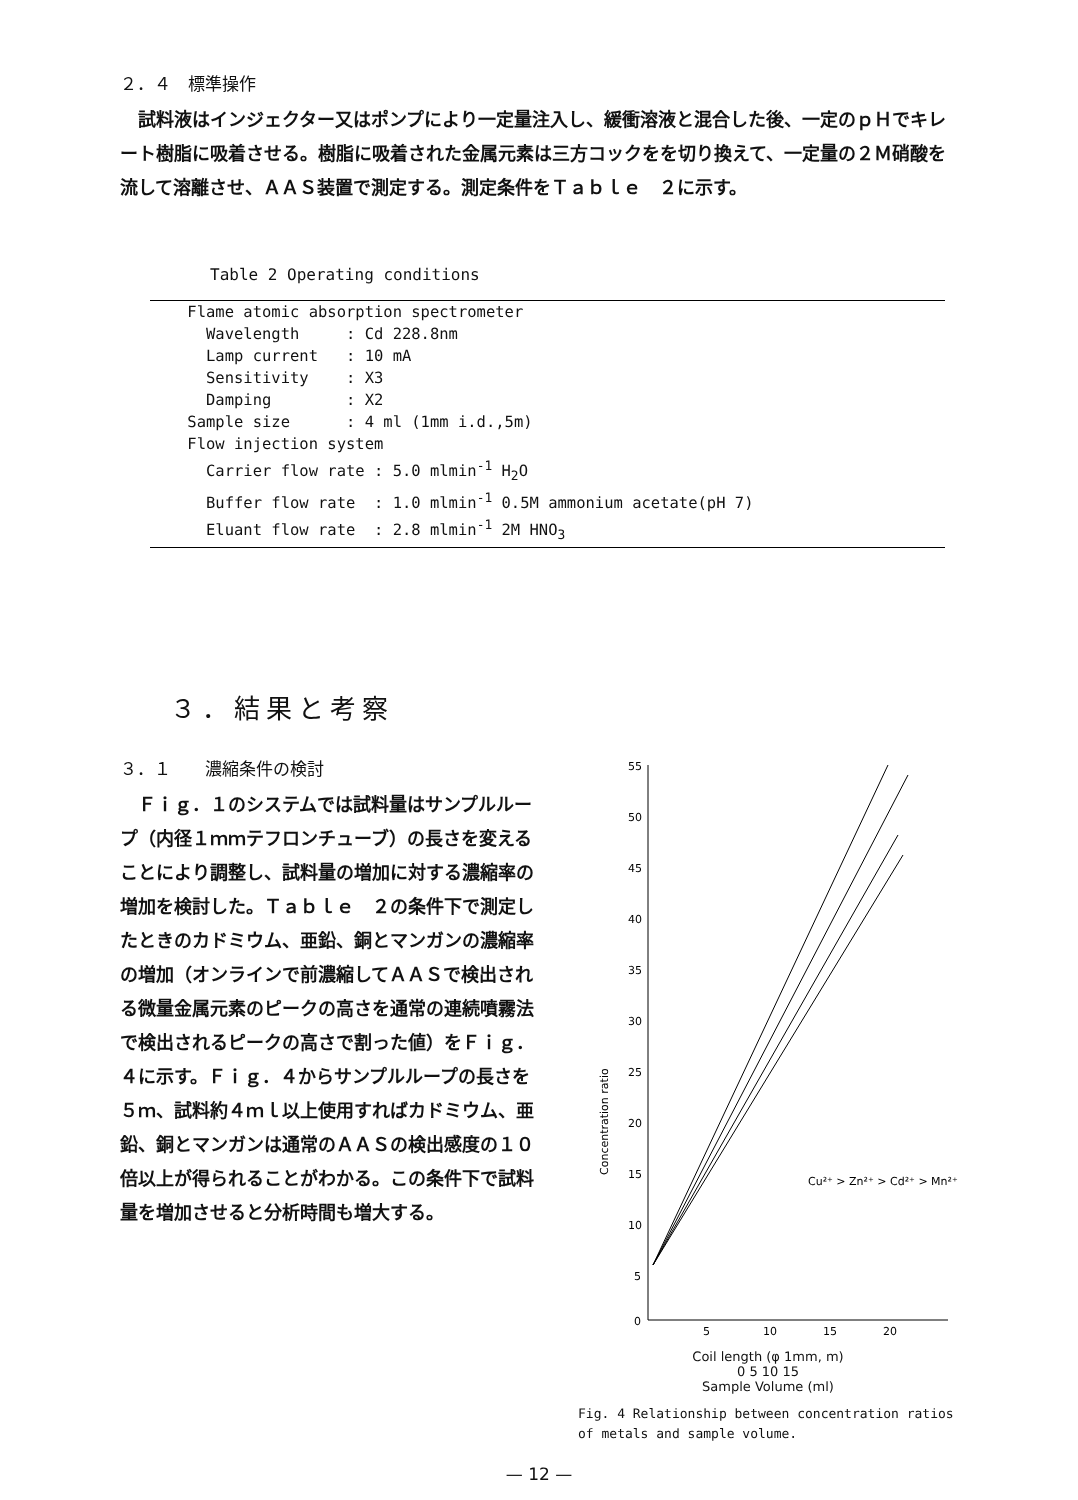２．４　標準操作
試料液はインジェクター又はポンプにより一定量注入し、緩衝溶液と混合した後、一定のｐＨでキレート樹脂に吸着させる。樹脂に吸着された金属元素は三方コックをを切り換えて、一定量の２Ｍ硝酸を流して溶離させ、ＡＡＳ装置で測定する。測定条件をＴａｂｌｅ　２に示す。
Table 2 Operating conditions
| Flame atomic absorption spectrometer |
| Wavelength : Cd 228.8nm |
| Lamp current : 10 mA |
| Sensitivity : X3 |
| Damping : X2 |
| Sample size : 4 ml (1mm i.d.,5m) |
| Flow injection system |
| Carrier flow rate : 5.0 mlmin<sup>-1</sup> H<sub>2</sub>O |
| Buffer flow rate : 1.0 mlmin<sup>-1</sup> 0.5M ammonium acetate(pH 7) |
| Eluant flow rate : 2.8 mlmin<sup>-1</sup> 2M HNO<sub>3</sub> |
３．結果と考察
３．１　　濃縮条件の検討
Ｆｉｇ．１のシステムでは試料量はサンプルループ（内径１ｍｍテフロンチューブ）の長さを変えることにより調整し、試料量の増加に対する濃縮率の増加を検討した。Ｔａｂｌｅ　２の条件下で測定したときのカドミウム、亜鉛、銅とマンガンの濃縮率の増加（オンラインで前濃縮してＡＡＳで検出される微量金属元素のピークの高さを通常の連続噴霧法で検出されるピークの高さで割った値）をＦｉｇ．４に示す。Ｆｉｇ．４からサンプルループの長さを５ｍ、試料約４ｍｌ以上使用すればカドミウム、亜鉛、銅とマンガンは通常のＡＡＳの検出感度の１０倍以上が得られることがわかる。この条件下で試料量を増加させると分析時間も増大する。
55
50
45
40
35
30
25
20
15
10
5
0
5
10
15
20
Concentration ratio
Cu²⁺ > Zn²⁺ > Cd²⁺ > Mn²⁺
Coil length (φ 1mm, m)
0 5 10 15
Sample Volume (ml)
Fig. 4 Relationship between concentration ratios of metals and sample volume.
— 12 —